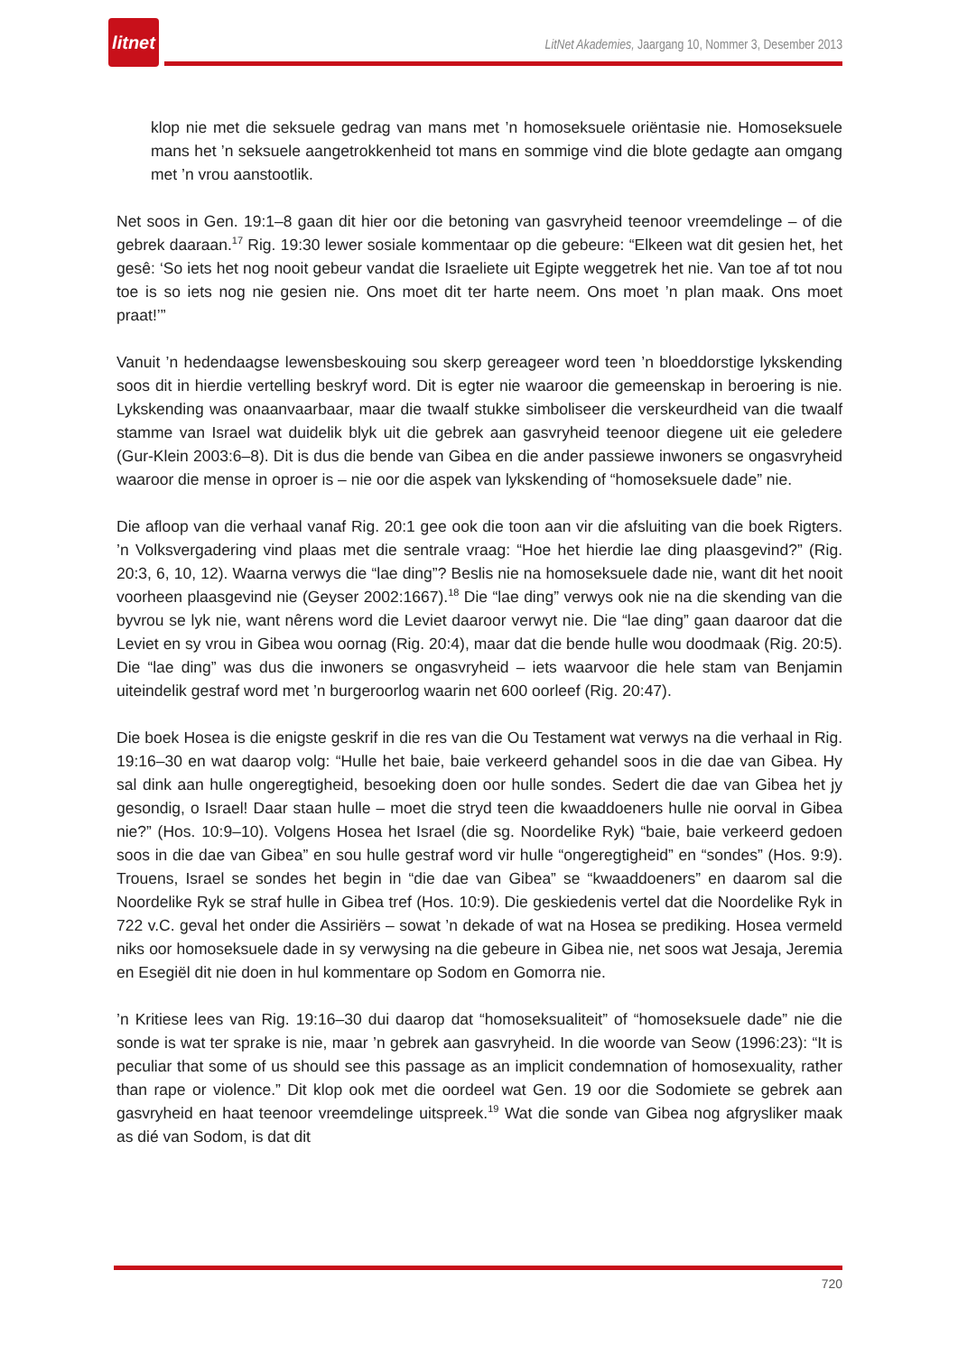litnet
LitNet Akademies, Jaargang 10, Nommer 3, Desember 2013
klop nie met die seksuele gedrag van mans met ’n homoseksuele oriëntasie nie. Homoseksuele mans het ’n seksuele aangetrokkenheid tot mans en sommige vind die blote gedagte aan omgang met ’n vrou aanstootlik.
Net soos in Gen. 19:1–8 gaan dit hier oor die betoning van gasvryheid teenoor vreemdelinge – of die gebrek daaraan.<sup>17</sup> Rig. 19:30 lewer sosiale kommentaar op die gebeure: “Elkeen wat dit gesien het, het gesê: ‘So iets het nog nooit gebeur vandat die Israeliete uit Egipte weggetrek het nie. Van toe af tot nou toe is so iets nog nie gesien nie. Ons moet dit ter harte neem. Ons moet ’n plan maak. Ons moet praat!’”
Vanuit ’n hedendaagse lewensbeskouing sou skerp gereageer word teen ’n bloeddorstige lykskending soos dit in hierdie vertelling beskryf word. Dit is egter nie waaroor die gemeenskap in beroering is nie. Lykskending was onaanvaarbaar, maar die twaalf stukke simboliseer die verskeurdheid van die twaalf stamme van Israel wat duidelik blyk uit die gebrek aan gasvryheid teenoor diegene uit eie geledere (Gur-Klein 2003:6–8). Dit is dus die bende van Gibea en die ander passiewe inwoners se ongasvryheid waaroor die mense in oproer is – nie oor die aspek van lykskending of “homoseksuele dade” nie.
Die afloop van die verhaal vanaf Rig. 20:1 gee ook die toon aan vir die afsluiting van die boek Rigters. ’n Volksvergadering vind plaas met die sentrale vraag: “Hoe het hierdie lae ding plaasgevind?” (Rig. 20:3, 6, 10, 12). Waarna verwys die “lae ding”? Beslis nie na homoseksuele dade nie, want dit het nooit voorheen plaasgevind nie (Geyser 2002:1667).<sup>18</sup> Die “lae ding” verwys ook nie na die skending van die byvrou se lyk nie, want nêrens word die Leviet daaroor verwyt nie. Die “lae ding” gaan daaroor dat die Leviet en sy vrou in Gibea wou oornag (Rig. 20:4), maar dat die bende hulle wou doodmaak (Rig. 20:5). Die “lae ding” was dus die inwoners se ongasvryheid – iets waarvoor die hele stam van Benjamin uiteindelik gestraf word met ’n burgeroorlog waarin net 600 oorleef (Rig. 20:47).
Die boek Hosea is die enigste geskrif in die res van die Ou Testament wat verwys na die verhaal in Rig. 19:16–30 en wat daarop volg: “Hulle het baie, baie verkeerd gehandel soos in die dae van Gibea. Hy sal dink aan hulle ongeregtigheid, besoeking doen oor hulle sondes. Sedert die dae van Gibea het jy gesondig, o Israel! Daar staan hulle – moet die stryd teen die kwaaddoeners hulle nie oorval in Gibea nie?” (Hos. 10:9–10). Volgens Hosea het Israel (die sg. Noordelike Ryk) “baie, baie verkeerd gedoen soos in die dae van Gibea” en sou hulle gestraf word vir hulle “ongeregtigheid” en “sondes” (Hos. 9:9). Trouens, Israel se sondes het begin in “die dae van Gibea” se “kwaaddoeners” en daarom sal die Noordelike Ryk se straf hulle in Gibea tref (Hos. 10:9). Die geskiedenis vertel dat die Noordelike Ryk in 722 v.C. geval het onder die Assiriërs – sowat ’n dekade of wat na Hosea se prediking. Hosea vermeld niks oor homoseksuele dade in sy verwysing na die gebeure in Gibea nie, net soos wat Jesaja, Jeremia en Esegiël dit nie doen in hul kommentare op Sodom en Gomorra nie.
’n Kritiese lees van Rig. 19:16–30 dui daarop dat “homoseksualiteit” of “homoseksuele dade” nie die sonde is wat ter sprake is nie, maar ’n gebrek aan gasvryheid. In die woorde van Seow (1996:23): “It is peculiar that some of us should see this passage as an implicit condemnation of homosexuality, rather than rape or violence.” Dit klop ook met die oordeel wat Gen. 19 oor die Sodomiete se gebrek aan gasvryheid en haat teenoor vreemdelinge uitspreek.<sup>19</sup> Wat die sonde van Gibea nog afgrysliker maak as dié van Sodom, is dat dit
720